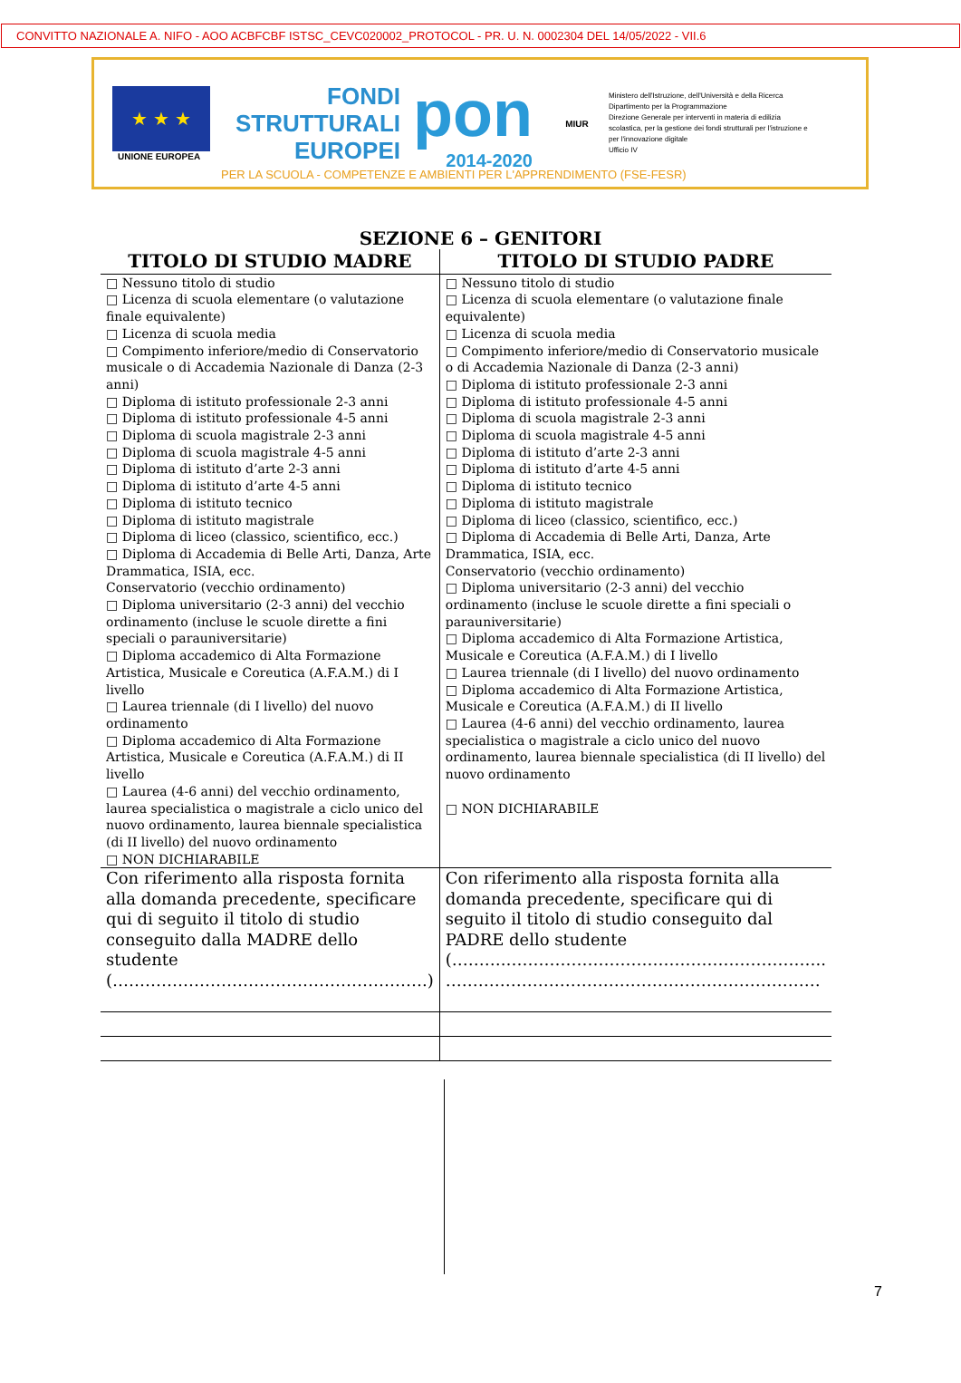CONVITTO NAZIONALE A. NIFO - AOO ACBFCBF ISTSC_CEVC020002_PROTOCOL - PR. U. N. 0002304 DEL 14/05/2022 - VII.6
★ ★ ★
UNIONE EUROPEA
FONDI
STRUTTURALI
EUROPEI
pon
2014-2020
MIUR
Ministero dell'Istruzione, dell'Università e della Ricerca
Dipartimento per la Programmazione
Direzione Generale per interventi in materia di edilizia scolastica, per la gestione dei fondi strutturali per l'istruzione e per l'innovazione digitale
Ufficio IV
PER LA SCUOLA - COMPETENZE E AMBIENTI PER L'APPRENDIMENTO (FSE-FESR)
SEZIONE 6 – GENITORI
| TITOLO DI STUDIO MADRE | TITOLO DI STUDIO PADRE |
| --- | --- |
| □ Nessuno titolo di studio □ Licenza di scuola elementare (o valutazione finale equivalente) □ Licenza di scuola media □ Compimento inferiore/medio di Conservatorio musicale o di Accademia Nazionale di Danza (2-3 anni) □ Diploma di istituto professionale 2-3 anni □ Diploma di istituto professionale 4-5 anni □ Diploma di scuola magistrale 2-3 anni □ Diploma di scuola magistrale 4-5 anni □ Diploma di istituto d’arte 2-3 anni □ Diploma di istituto d’arte 4-5 anni □ Diploma di istituto tecnico □ Diploma di istituto magistrale □ Diploma di liceo (classico, scientifico, ecc.) □ Diploma di Accademia di Belle Arti, Danza, Arte Drammatica, ISIA, ecc. Conservatorio (vecchio ordinamento) □ Diploma universitario (2-3 anni) del vecchio ordinamento (incluse le scuole dirette a fini speciali o parauniversitarie) □ Diploma accademico di Alta Formazione Artistica, Musicale e Coreutica (A.F.A.M.) di I livello □ Laurea triennale (di I livello) del nuovo ordinamento □ Diploma accademico di Alta Formazione Artistica, Musicale e Coreutica (A.F.A.M.) di II livello □ Laurea (4-6 anni) del vecchio ordinamento, laurea specialistica o magistrale a ciclo unico del nuovo ordinamento, laurea biennale specialistica (di II livello) del nuovo ordinamento □ NON DICHIARABILE | □ Nessuno titolo di studio □ Licenza di scuola elementare (o valutazione finale equivalente) □ Licenza di scuola media □ Compimento inferiore/medio di Conservatorio musicale o di Accademia Nazionale di Danza (2-3 anni) □ Diploma di istituto professionale 2-3 anni □ Diploma di istituto professionale 4-5 anni □ Diploma di scuola magistrale 2-3 anni □ Diploma di scuola magistrale 4-5 anni □ Diploma di istituto d’arte 2-3 anni □ Diploma di istituto d’arte 4-5 anni □ Diploma di istituto tecnico □ Diploma di istituto magistrale □ Diploma di liceo (classico, scientifico, ecc.) □ Diploma di Accademia di Belle Arti, Danza, Arte Drammatica, ISIA, ecc. Conservatorio (vecchio ordinamento) □ Diploma universitario (2-3 anni) del vecchio ordinamento (incluse le scuole dirette a fini speciali o parauniversitarie) □ Diploma accademico di Alta Formazione Artistica, Musicale e Coreutica (A.F.A.M.) di I livello □ Laurea triennale (di I livello) del nuovo ordinamento □ Diploma accademico di Alta Formazione Artistica, Musicale e Coreutica (A.F.A.M.) di II livello □ Laurea (4-6 anni) del vecchio ordinamento, laurea specialistica o magistrale a ciclo unico del nuovo ordinamento, laurea biennale specialistica (di II livello) del nuovo ordinamento □ NON DICHIARABILE |
| Con riferimento alla risposta fornita alla domanda precedente, specificare qui di seguito il titolo di studio conseguito dalla MADRE dello studente (………………………………………………….) | Con riferimento alla risposta fornita alla domanda precedente, specificare qui di seguito il titolo di studio conseguito dal PADRE dello studente (……….………………………………………………….. …………………………………………………………… |
7